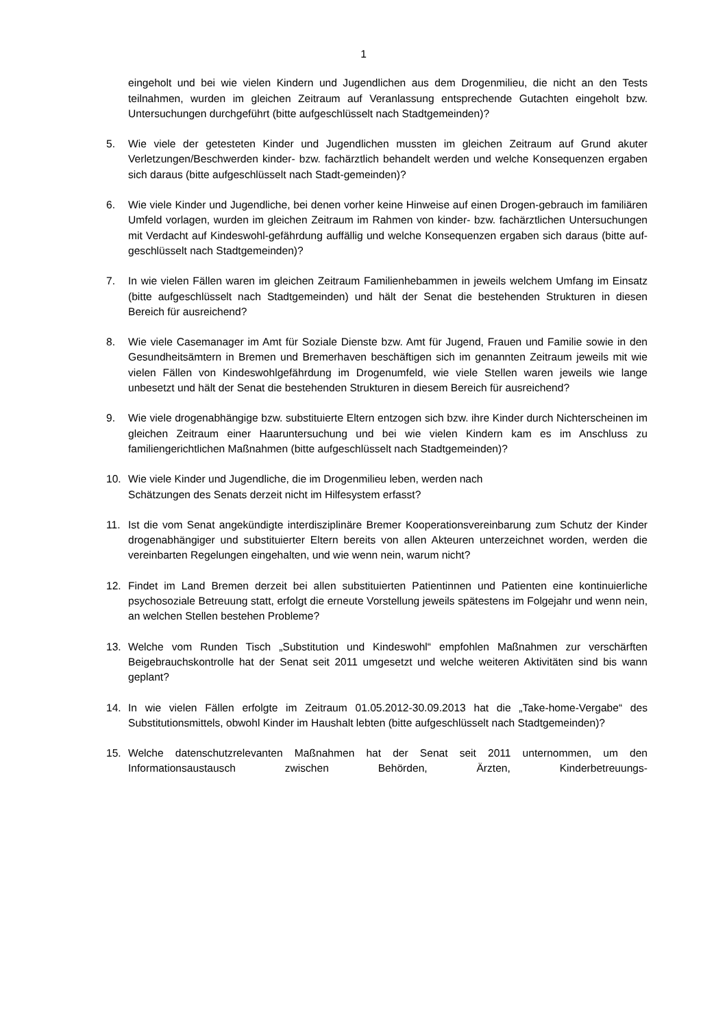1
eingeholt und bei wie vielen Kindern und Jugendlichen aus dem Drogenmilieu, die nicht an den Tests teilnahmen, wurden im gleichen Zeitraum auf Veranlassung entsprechende Gutachten eingeholt bzw. Untersuchungen durchgeführt (bitte aufgeschlüsselt nach Stadtgemeinden)?
5. Wie viele der getesteten Kinder und Jugendlichen mussten im gleichen Zeitraum auf Grund akuter Verletzungen/Beschwerden kinder- bzw. fachärztlich behandelt werden und welche Konsequenzen ergaben sich daraus (bitte aufgeschlüsselt nach Stadt-gemeinden)?
6. Wie viele Kinder und Jugendliche, bei denen vorher keine Hinweise auf einen Drogen-gebrauch im familiären Umfeld vorlagen, wurden im gleichen Zeitraum im Rahmen von kinder- bzw. fachärztlichen Untersuchungen mit Verdacht auf Kindeswohl-gefährdung auffällig und welche Konsequenzen ergaben sich daraus (bitte auf-geschlüsselt nach Stadtgemeinden)?
7. In wie vielen Fällen waren im gleichen Zeitraum Familienhebammen in jeweils welchem Umfang im Einsatz (bitte aufgeschlüsselt nach Stadtgemeinden) und hält der Senat die bestehenden Strukturen in diesen Bereich für ausreichend?
8. Wie viele Casemanager im Amt für Soziale Dienste bzw. Amt für Jugend, Frauen und Familie sowie in den Gesundheitsämtern in Bremen und Bremerhaven beschäftigen sich im genannten Zeitraum jeweils mit wie vielen Fällen von Kindeswohlgefährdung im Drogenumfeld, wie viele Stellen waren jeweils wie lange unbesetzt und hält der Senat die bestehenden Strukturen in diesem Bereich für ausreichend?
9. Wie viele drogenabhängige bzw. substituierte Eltern entzogen sich bzw. ihre Kinder durch Nichterscheinen im gleichen Zeitraum einer Haaruntersuchung und bei wie vielen Kindern kam es im Anschluss zu familiengerichtlichen Maßnahmen (bitte aufgeschlüsselt nach Stadtgemeinden)?
10. Wie viele Kinder und Jugendliche, die im Drogenmilieu leben, werden nach
Schätzungen des Senats derzeit nicht im Hilfesystem erfasst?
11. Ist die vom Senat angekündigte interdisziplinäre Bremer Kooperationsvereinbarung zum Schutz der Kinder drogenabhängiger und substituierter Eltern bereits von allen Akteuren unterzeichnet worden, werden die vereinbarten Regelungen eingehalten, und wie wenn nein, warum nicht?
12. Findet im Land Bremen derzeit bei allen substituierten Patientinnen und Patienten eine kontinuierliche psychosoziale Betreuung statt, erfolgt die erneute Vorstellung jeweils spätestens im Folgejahr und wenn nein, an welchen Stellen bestehen Probleme?
13. Welche vom Runden Tisch „Substitution und Kindeswohl“ empfohlen Maßnahmen zur verschärften Beigebrauchskontrolle hat der Senat seit 2011 umgesetzt und welche weiteren Aktivitäten sind bis wann geplant?
14. In wie vielen Fällen erfolgte im Zeitraum 01.05.2012-30.09.2013 hat die „Take-home-Vergabe“ des Substitutionsmittels, obwohl Kinder im Haushalt lebten (bitte aufgeschlüsselt nach Stadtgemeinden)?
15. Welche datenschutzrelevanten Maßnahmen hat der Senat seit 2011 unternommen, um den Informationsaustausch zwischen Behörden, Ärzten, Kinderbetreuungs-